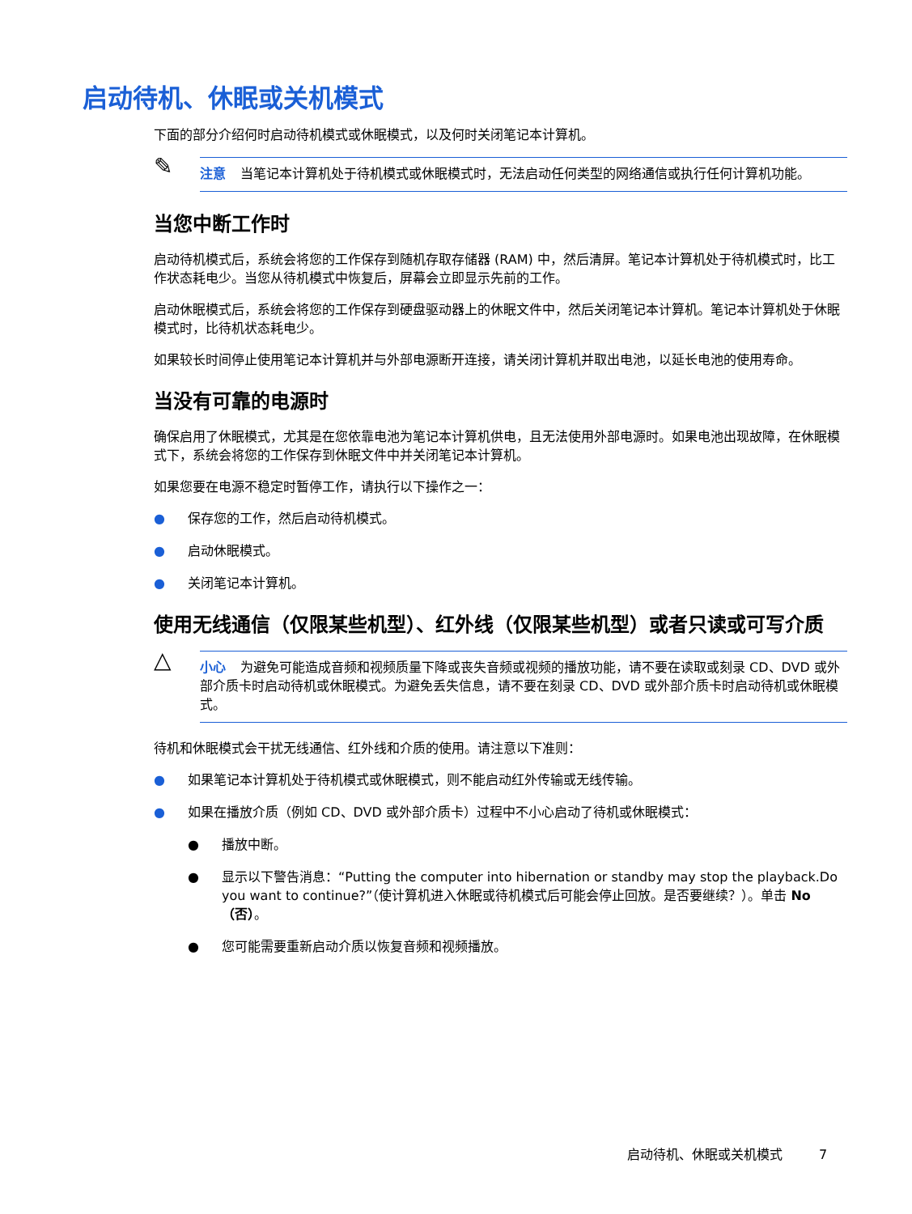启动待机、休眠或关机模式
下面的部分介绍何时启动待机模式或休眠模式，以及何时关闭笔记本计算机。
✎
注意 当笔记本计算机处于待机模式或休眠模式时，无法启动任何类型的网络通信或执行任何计算机功能。
当您中断工作时
启动待机模式后，系统会将您的工作保存到随机存取存储器 (RAM) 中，然后清屏。笔记本计算机处于待机模式时，比工作状态耗电少。当您从待机模式中恢复后，屏幕会立即显示先前的工作。
启动休眠模式后，系统会将您的工作保存到硬盘驱动器上的休眠文件中，然后关闭笔记本计算机。笔记本计算机处于休眠模式时，比待机状态耗电少。
如果较长时间停止使用笔记本计算机并与外部电源断开连接，请关闭计算机并取出电池，以延长电池的使用寿命。
当没有可靠的电源时
确保启用了休眠模式，尤其是在您依靠电池为笔记本计算机供电，且无法使用外部电源时。如果电池出现故障，在休眠模式下，系统会将您的工作保存到休眠文件中并关闭笔记本计算机。
如果您要在电源不稳定时暂停工作，请执行以下操作之一：
● 保存您的工作，然后启动待机模式。
● 启动休眠模式。
● 关闭笔记本计算机。
使用无线通信（仅限某些机型）、红外线（仅限某些机型）或者只读或可写介质
△
小心 为避免可能造成音频和视频质量下降或丧失音频或视频的播放功能，请不要在读取或刻录 CD、DVD 或外部介质卡时启动待机或休眠模式。为避免丢失信息，请不要在刻录 CD、DVD 或外部介质卡时启动待机或休眠模式。
待机和休眠模式会干扰无线通信、红外线和介质的使用。请注意以下准则：
● 如果笔记本计算机处于待机模式或休眠模式，则不能启动红外传输或无线传输。
● 如果在播放介质（例如 CD、DVD 或外部介质卡）过程中不小心启动了待机或休眠模式：
● 播放中断。
● 显示以下警告消息：“Putting the computer into hibernation or standby may stop the playback.Do you want to continue?”（使计算机进入休眠或待机模式后可能会停止回放。是否要继续？）。单击 No（否）。
● 您可能需要重新启动介质以恢复音频和视频播放。
启动待机、休眠或关机模式 7